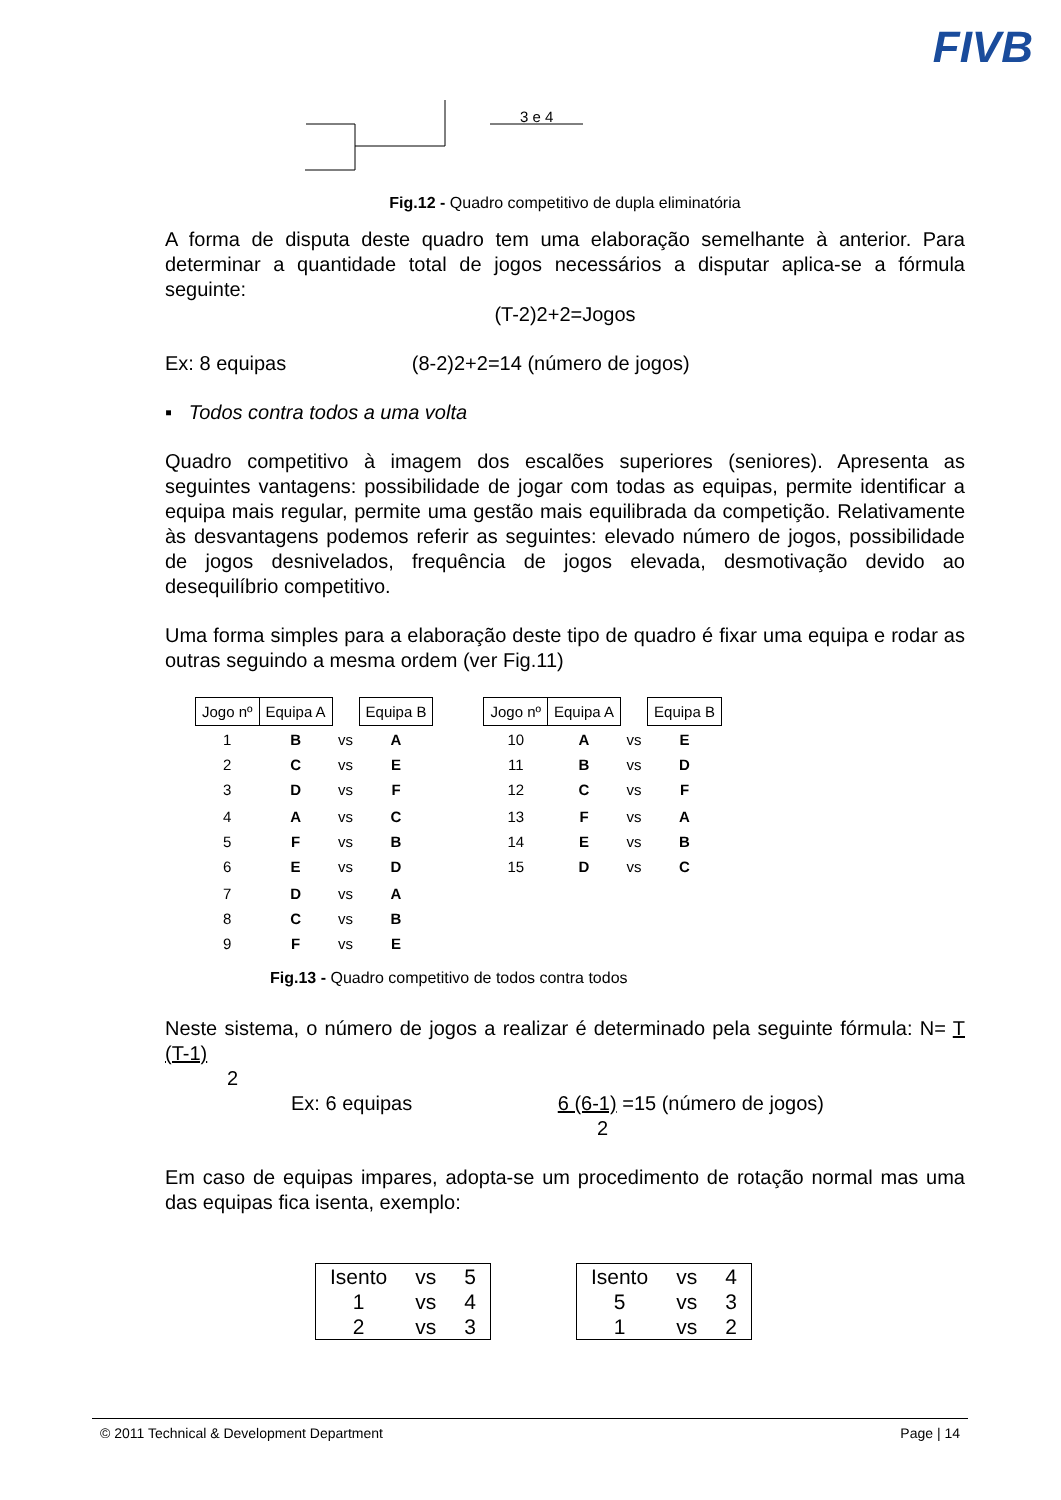FIVB
3 e 4
Fig.12 - Quadro competitivo de dupla eliminatória
A forma de disputa deste quadro tem uma elaboração semelhante à anterior. Para determinar a quantidade total de jogos necessários a disputar aplica-se a fórmula seguinte:
(T-2)2+2=Jogos
Ex: 8 equipas (8-2)2+2=14 (número de jogos)
▪ Todos contra todos a uma volta
Quadro competitivo à imagem dos escalões superiores (seniores). Apresenta as seguintes vantagens: possibilidade de jogar com todas as equipas, permite identificar a equipa mais regular, permite uma gestão mais equilibrada da competição. Relativamente às desvantagens podemos referir as seguintes: elevado número de jogos, possibilidade de jogos desnivelados, frequência de jogos elevada, desmotivação devido ao desequilíbrio competitivo.
Uma forma simples para a elaboração deste tipo de quadro é fixar uma equipa e rodar as outras seguindo a mesma ordem (ver Fig.11)
| Jogo nº | Equipa A | | Equipa B |
| 1 2 3 | B C D | vs vs vs | A E F |
| 4 5 6 | A F E | vs vs vs | C B D |
| 7 8 9 | D C F | vs vs vs | A B E |
| Jogo nº | Equipa A | | Equipa B |
| 10 11 12 | A B C | vs vs vs | E D F |
| 13 14 15 | F E D | vs vs vs | A B C |
Fig.13 - Quadro competitivo de todos contra todos
Neste sistema, o número de jogos a realizar é determinado pela seguinte fórmula: N= T (T-1)
2
Ex: 6 equipas 6 (6-1) =15 (número de jogos)
2
Em caso de equipas impares, adopta-se um procedimento de rotação normal mas uma das equipas fica isenta, exemplo:
| Isento | vs | 5 |
| 1 | vs | 4 |
| 2 | vs | 3 |
| Isento | vs | 4 |
| 5 | vs | 3 |
| 1 | vs | 2 |
© 2011 Technical & Development Department Page | 14